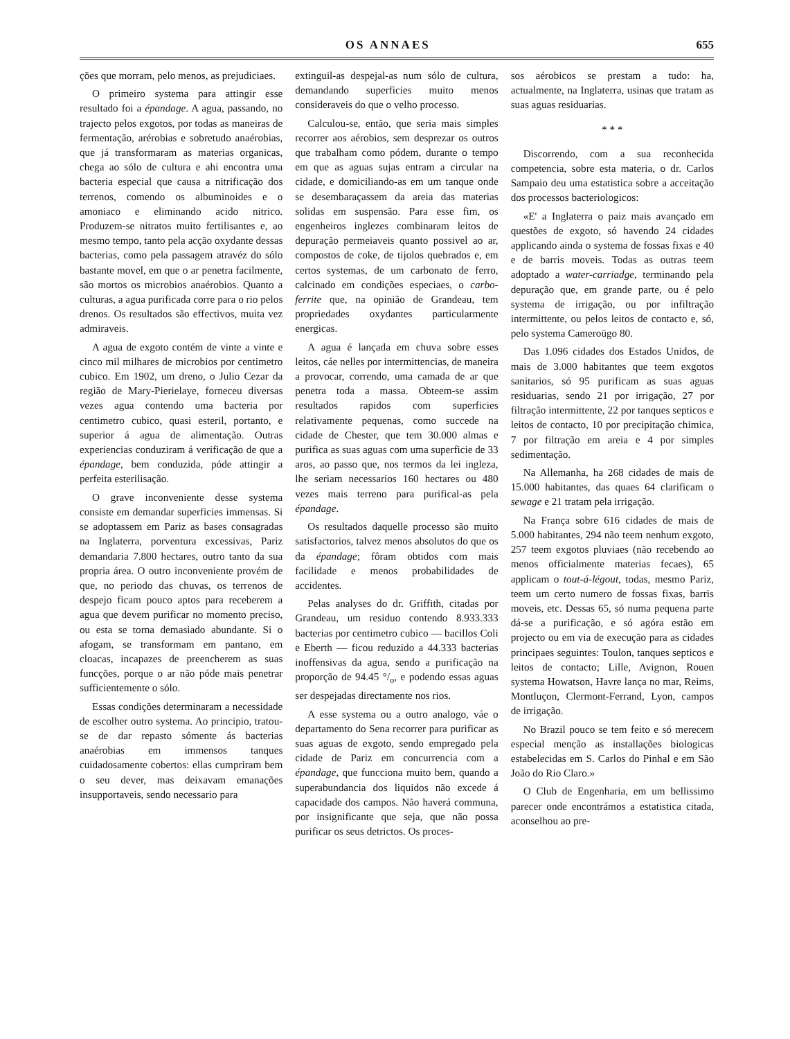OS ANNAES 655
ções que morram, pelo menos, as prejudiciaes.
O primeiro systema para attingir esse resultado foi a épandage. A agua, passando, no trajecto pelos exgotos, por todas as maneiras de fermentação, arérobias e sobretudo anaérobias, que já transformaram as materias organicas, chega ao sólo de cultura e ahi encontra uma bacteria especial que causa a nitrificação dos terrenos, comendo os albuminoides e o amoniaco e eliminando acido nitrico. Produzem-se nitratos muito fertilisantes e, ao mesmo tempo, tanto pela acção oxydante dessas bacterias, como pela passagem atravéz do sólo bastante movel, em que o ar penetra facilmente, são mortos os microbios anaérobios. Quanto a culturas, a agua purificada corre para o rio pelos drenos. Os resultados são effectivos, muita vez admiraveis.
A agua de exgoto contém de vinte a vinte e cinco mil milhares de microbios por centimetro cubico. Em 1902, um dreno, o Julio Cezar da região de Mary-Pierielaye, forneceu diversas vezes agua contendo uma bacteria por centimetro cubico, quasi esteril, portanto, e superior á agua de alimentação. Outras experiencias conduziram á verificação de que a épandage, bem conduzida, póde attingir a perfeita esterilisação.
O grave inconveniente desse systema consiste em demandar superficies immensas. Si se adoptassem em Pariz as bases consagradas na Inglaterra, porventura excessivas, Pariz demandaria 7.800 hectares, outro tanto da sua propria área. O outro inconveniente provém de que, no periodo das chuvas, os terrenos de despejo ficam pouco aptos para receberem a agua que devem purificar no momento preciso, ou esta se torna demasiado abundante. Si o afogam, se transformam em pantano, em cloacas, incapazes de preencherem as suas funcções, porque o ar não póde mais penetrar sufficientemente o sólo.
Essas condições determinaram a necessidade de escolher outro systema. Ao principio, tratou-se de dar repasto sómente ás bacterias anaérobias em immensos tanques cuidadosamente cobertos: ellas cumpriram bem o seu dever, mas deixavam emanações insupportaveis, sendo necessario para
extinguil-as despejal-as num sólo de cultura, demandando superficies muito menos consideraveis do que o velho processo.
Calculou-se, então, que seria mais simples recorrer aos aérobios, sem desprezar os outros que trabalham como pódem, durante o tempo em que as aguas sujas entram a circular na cidade, e domiciliando-as em um tanque onde se desembaraçassem da areia das materias solidas em suspensão. Para esse fim, os engenheiros inglezes combinaram leitos de depuração permeiaveis quanto possivel ao ar, compostos de coke, de tijolos quebrados e, em certos systemas, de um carbonato de ferro, calcinado em condições especiaes, o carbo-ferrite que, na opinião de Grandeau, tem propriedades oxydantes particularmente energicas.
A agua é lançada em chuva sobre esses leitos, cáe nelles por intermittencias, de maneira a provocar, correndo, uma camada de ar que penetra toda a massa. Obteem-se assim resultados rapidos com superficies relativamente pequenas, como succede na cidade de Chester, que tem 30.000 almas e purifica as suas aguas com uma superficie de 33 aros, ao passo que, nos termos da lei ingleza, lhe seriam necessarios 160 hectares ou 480 vezes mais terreno para purifical-as pela épandage.
Os resultados daquelle processo são muito satisfactorios, talvez menos absolutos do que os da épandage; fôram obtidos com mais facilidade e menos probabilidades de accidentes.
Pelas analyses do dr. Griffith, citadas por Grandeau, um residuo contendo 8.933.333 bacterias por centimetro cubico — bacillos Coli e Eberth — ficou reduzido a 44.333 bacterias inoffensivas da agua, sendo a purificação na proporção de 94.45 °/<sub>o</sub>, e podendo essas aguas ser despejadas directamente nos rios.
A esse systema ou a outro analogo, váe o departamento do Sena recorrer para purificar as suas aguas de exgoto, sendo empregado pela cidade de Pariz em concurrencia com a épandage, que funcciona muito bem, quando a superabundancia dos liquidos não excede á capacidade dos campos. Não haverá communa, por insignificante que seja, que não possa purificar os seus detrictos. Os proces-
sos aérobicos se prestam a tudo: ha, actualmente, na Inglaterra, usinas que tratam as suas aguas residuarias.
* * *
Discorrendo, com a sua reconhecida competencia, sobre esta materia, o dr. Carlos Sampaio deu uma estatistica sobre a acceitação dos processos bacteriologicos:
«E' a Inglaterra o paiz mais avançado em questões de exgoto, só havendo 24 cidades applicando ainda o systema de fossas fixas e 40 e de barris moveis. Todas as outras teem adoptado a water-carriadge, terminando pela depuração que, em grande parte, ou é pelo systema de irrigação, ou por infiltração intermittente, ou pelos leitos de contacto e, só, pelo systema Cameroügo 80.
Das 1.096 cidades dos Estados Unidos, de mais de 3.000 habitantes que teem exgotos sanitarios, só 95 purificam as suas aguas residuarias, sendo 21 por irrigação, 27 por filtração intermittente, 22 por tanques septicos e leitos de contacto, 10 por precipitação chimica, 7 por filtração em areia e 4 por simples sedimentação.
Na Allemanha, ha 268 cidades de mais de 15.000 habitantes, das quaes 64 clarificam o sewage e 21 tratam pela irrigação.
Na França sobre 616 cidades de mais de 5.000 habitantes, 294 não teem nenhum exgoto, 257 teem exgotos pluviaes (não recebendo ao menos officialmente materias fecaes), 65 applicam o tout-á-légout, todas, mesmo Pariz, teem um certo numero de fossas fixas, barris moveis, etc. Dessas 65, só numa pequena parte dá-se a purificação, e só agóra estão em projecto ou em via de execução para as cidades principaes seguintes: Toulon, tanques septicos e leitos de contacto; Lille, Avignon, Rouen systema Howatson, Havre lança no mar, Reims, Montluçon, Clermont-Ferrand, Lyon, campos de irrigação.
No Brazil pouco se tem feito e só merecem especial menção as installações biologicas estabelecidas em S. Carlos do Pinhal e em São João do Rio Claro.»
O Club de Engenharia, em um bellissimo parecer onde encontrámos a estatistica citada, aconselhou ao pre-